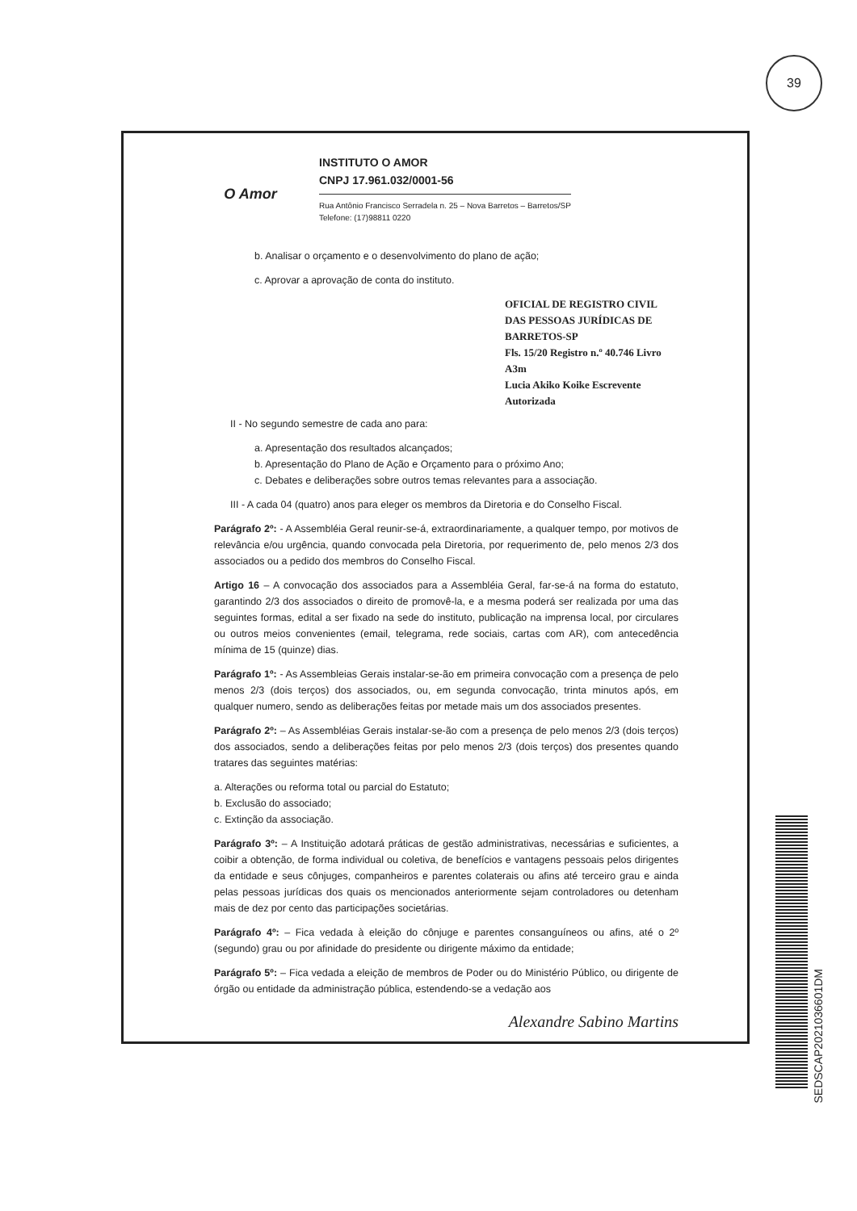39
O Amor
INSTITUTO O AMOR
CNPJ 17.961.032/0001-56
Rua Antônio Francisco Serradela n. 25 – Nova Barretos – Barretos/SP
Telefone: (17)98811 0220
b. Analisar o orçamento e o desenvolvimento do plano de ação;
c. Aprovar a aprovação de conta do instituto.
OFICIAL DE REGISTRO CIVIL DAS PESSOAS JURÍDICAS DE BARRETOS-SP
Fls. 15/20 Registro n.º 40.746 Livro A3m
Lucia Akiko Koike Escrevente Autorizada
II - No segundo semestre de cada ano para:
a. Apresentação dos resultados alcançados;
b. Apresentação do Plano de Ação e Orçamento para o próximo Ano;
c. Debates e deliberações sobre outros temas relevantes para a associação.
III - A cada 04 (quatro) anos para eleger os membros da Diretoria e do Conselho Fiscal.
Parágrafo 2º: - A Assembléia Geral reunir-se-á, extraordinariamente, a qualquer tempo, por motivos de relevância e/ou urgência, quando convocada pela Diretoria, por requerimento de, pelo menos 2/3 dos associados ou a pedido dos membros do Conselho Fiscal.
Artigo 16 – A convocação dos associados para a Assembléia Geral, far-se-á na forma do estatuto, garantindo 2/3 dos associados o direito de promovê-la, e a mesma poderá ser realizada por uma das seguintes formas, edital a ser fixado na sede do instituto, publicação na imprensa local, por circulares ou outros meios convenientes (email, telegrama, rede sociais, cartas com AR), com antecedência mínima de 15 (quinze) dias.
Parágrafo 1º: - As Assembleias Gerais instalar-se-ão em primeira convocação com a presença de pelo menos 2/3 (dois terços) dos associados, ou, em segunda convocação, trinta minutos após, em qualquer numero, sendo as deliberações feitas por metade mais um dos associados presentes.
Parágrafo 2º: – As Assembléias Gerais instalar-se-ão com a presença de pelo menos 2/3 (dois terços) dos associados, sendo a deliberações feitas por pelo menos 2/3 (dois terços) dos presentes quando tratares das seguintes matérias:
a. Alterações ou reforma total ou parcial do Estatuto;
b. Exclusão do associado;
c. Extinção da associação.
Parágrafo 3º: – A Instituição adotará práticas de gestão administrativas, necessárias e suficientes, a coibir a obtenção, de forma individual ou coletiva, de benefícios e vantagens pessoais pelos dirigentes da entidade e seus cônjuges, companheiros e parentes colaterais ou afins até terceiro grau e ainda pelas pessoas jurídicas dos quais os mencionados anteriormente sejam controladores ou detenham mais de dez por cento das participações societárias.
Parágrafo 4º: – Fica vedada à eleição do cônjuge e parentes consanguíneos ou afins, até o 2º (segundo) grau ou por afinidade do presidente ou dirigente máximo da entidade;
Parágrafo 5º: – Fica vedada a eleição de membros de Poder ou do Ministério Público, ou dirigente de órgão ou entidade da administração pública, estendendo-se a vedação aos
Alexandre Sabino Martins
SEDSCAP2021036601DM